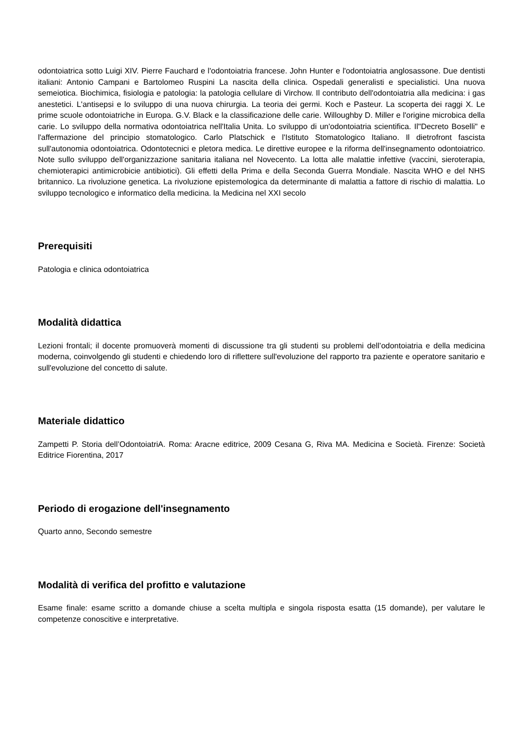odontoiatrica sotto Luigi XIV. Pierre Fauchard e l'odontoiatria francese. John Hunter e l'odontoiatria anglosassone. Due dentisti italiani: Antonio Campani e Bartolomeo Ruspini La nascita della clinica. Ospedali generalisti e specialistici. Una nuova semeiotica. Biochimica, fisiologia e patologia: la patologia cellulare di Virchow. Il contributo dell'odontoiatria alla medicina: i gas anestetici. L'antisepsi e lo sviluppo di una nuova chirurgia. La teoria dei germi. Koch e Pasteur. La scoperta dei raggi X. Le prime scuole odontoiatriche in Europa. G.V. Black e la classificazione delle carie. Willoughby D. Miller e l'origine microbica della carie. Lo sviluppo della normativa odontoiatrica nell'Italia Unita. Lo sviluppo di un'odontoiatria scientifica. Il"Decreto Boselli" e l'affermazione del principio stomatologico. Carlo Platschick e l'Istituto Stomatologico Italiano. Il dietrofront fascista sull'autonomia odontoiatrica. Odontotecnici e pletora medica. Le direttive europee e la riforma dell'insegnamento odontoiatrico. Note sullo sviluppo dell'organizzazione sanitaria italiana nel Novecento. La lotta alle malattie infettive (vaccini, sieroterapia, chemioterapici antimicrobicie antibiotici). Gli effetti della Prima e della Seconda Guerra Mondiale. Nascita WHO e del NHS britannico. La rivoluzione genetica. La rivoluzione epistemologica da determinante di malattia a fattore di rischio di malattia. Lo sviluppo tecnologico e informatico della medicina. la Medicina nel XXI secolo
Prerequisiti
Patologia e clinica odontoiatrica
Modalità didattica
Lezioni frontali; il docente promuoverà momenti di discussione tra gli studenti su problemi dell’odontoiatria e della medicina moderna, coinvolgendo gli studenti e chiedendo loro di riflettere sull'evoluzione del rapporto tra paziente e operatore sanitario e sull'evoluzione del concetto di salute.
Materiale didattico
Zampetti P. Storia dell’OdontoiatriA. Roma: Aracne editrice, 2009 Cesana G, Riva MA. Medicina e Società. Firenze: Società Editrice Fiorentina, 2017
Periodo di erogazione dell'insegnamento
Quarto anno, Secondo semestre
Modalità di verifica del profitto e valutazione
Esame finale: esame scritto a domande chiuse a scelta multipla e singola risposta esatta (15 domande), per valutare le competenze conoscitive e interpretative.